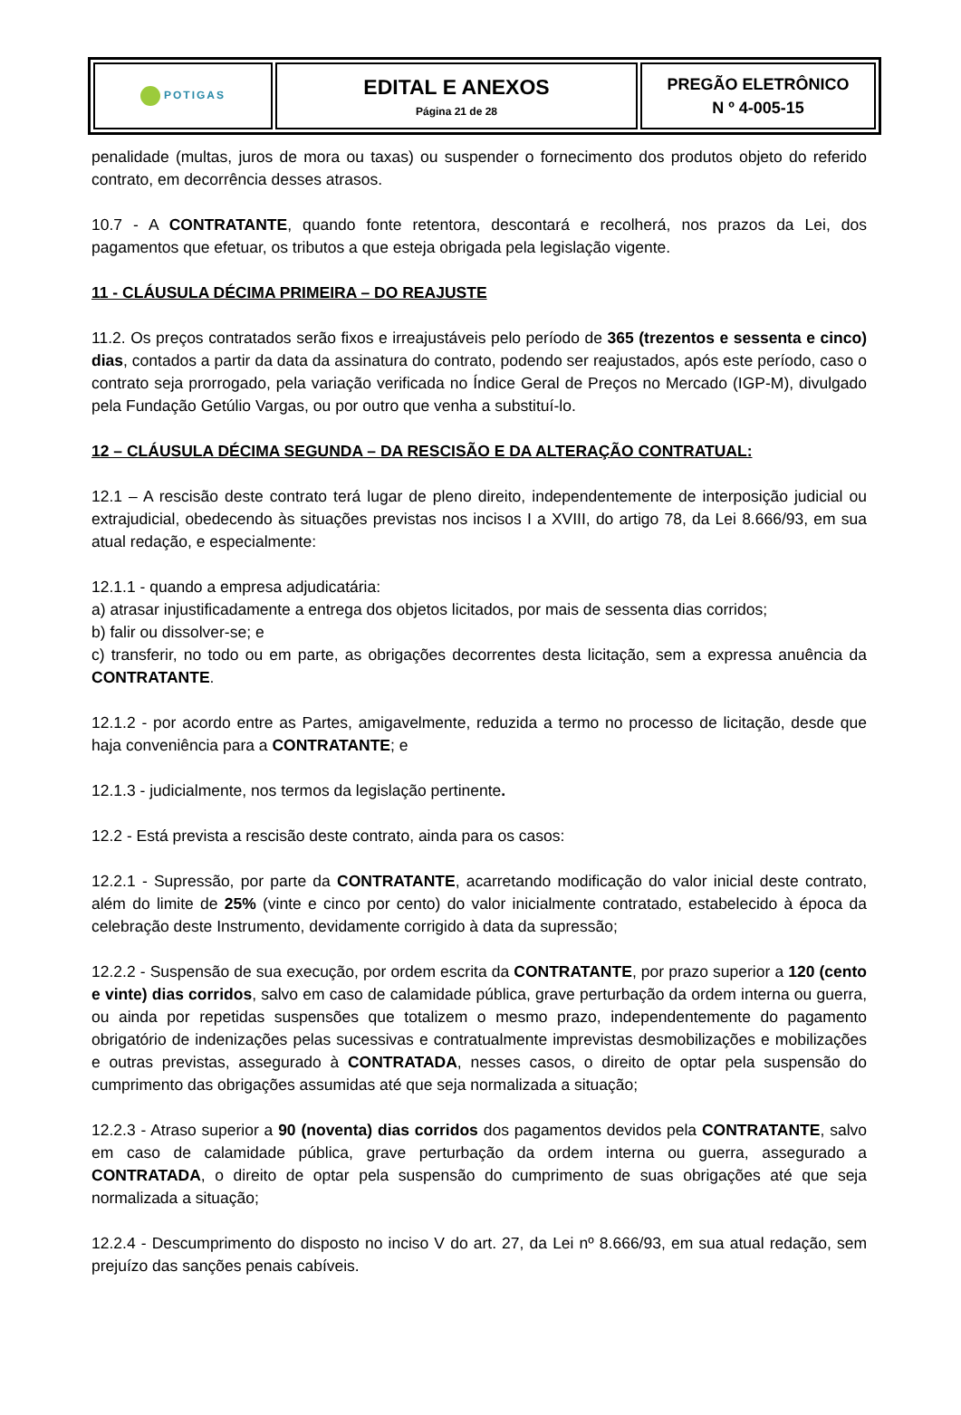| POTIGAS | EDITAL E ANEXOS Página 21 de 28 | PREGÃO ELETRÔNICO N º 4-005-15 |
penalidade (multas, juros de mora ou taxas) ou suspender o fornecimento dos produtos objeto do referido contrato, em decorrência desses atrasos.
10.7 - A CONTRATANTE, quando fonte retentora, descontará e recolherá, nos prazos da Lei, dos pagamentos que efetuar, os tributos a que esteja obrigada pela legislação vigente.
11 - CLÁUSULA DÉCIMA PRIMEIRA – DO REAJUSTE
11.2. Os preços contratados serão fixos e irreajustáveis pelo período de 365 (trezentos e sessenta e cinco) dias, contados a partir da data da assinatura do contrato, podendo ser reajustados, após este período, caso o contrato seja prorrogado, pela variação verificada no Índice Geral de Preços no Mercado (IGP-M), divulgado pela Fundação Getúlio Vargas, ou por outro que venha a substituí-lo.
12 – CLÁUSULA DÉCIMA SEGUNDA – DA RESCISÃO E DA ALTERAÇÃO CONTRATUAL:
12.1 – A rescisão deste contrato terá lugar de pleno direito, independentemente de interposição judicial ou extrajudicial, obedecendo às situações previstas nos incisos I a XVIII, do artigo 78, da Lei 8.666/93, em sua atual redação, e especialmente:
12.1.1 - quando a empresa adjudicatária:
a) atrasar injustificadamente a entrega dos objetos licitados, por mais de sessenta dias corridos;
b) falir ou dissolver-se; e
c) transferir, no todo ou em parte, as obrigações decorrentes desta licitação, sem a expressa anuência da CONTRATANTE.
12.1.2 - por acordo entre as Partes, amigavelmente, reduzida a termo no processo de licitação, desde que haja conveniência para a CONTRATANTE; e
12.1.3 - judicialmente, nos termos da legislação pertinente.
12.2 - Está prevista a rescisão deste contrato, ainda para os casos:
12.2.1 - Supressão, por parte da CONTRATANTE, acarretando modificação do valor inicial deste contrato, além do limite de 25% (vinte e cinco por cento) do valor inicialmente contratado, estabelecido à época da celebração deste Instrumento, devidamente corrigido à data da supressão;
12.2.2 - Suspensão de sua execução, por ordem escrita da CONTRATANTE, por prazo superior a 120 (cento e vinte) dias corridos, salvo em caso de calamidade pública, grave perturbação da ordem interna ou guerra, ou ainda por repetidas suspensões que totalizem o mesmo prazo, independentemente do pagamento obrigatório de indenizações pelas sucessivas e contratualmente imprevistas desmobilizações e mobilizações e outras previstas, assegurado à CONTRATADA, nesses casos, o direito de optar pela suspensão do cumprimento das obrigações assumidas até que seja normalizada a situação;
12.2.3 - Atraso superior a 90 (noventa) dias corridos dos pagamentos devidos pela CONTRATANTE, salvo em caso de calamidade pública, grave perturbação da ordem interna ou guerra, assegurado a CONTRATADA, o direito de optar pela suspensão do cumprimento de suas obrigações até que seja normalizada a situação;
12.2.4 - Descumprimento do disposto no inciso V do art. 27, da Lei nº 8.666/93, em sua atual redação, sem prejuízo das sanções penais cabíveis.